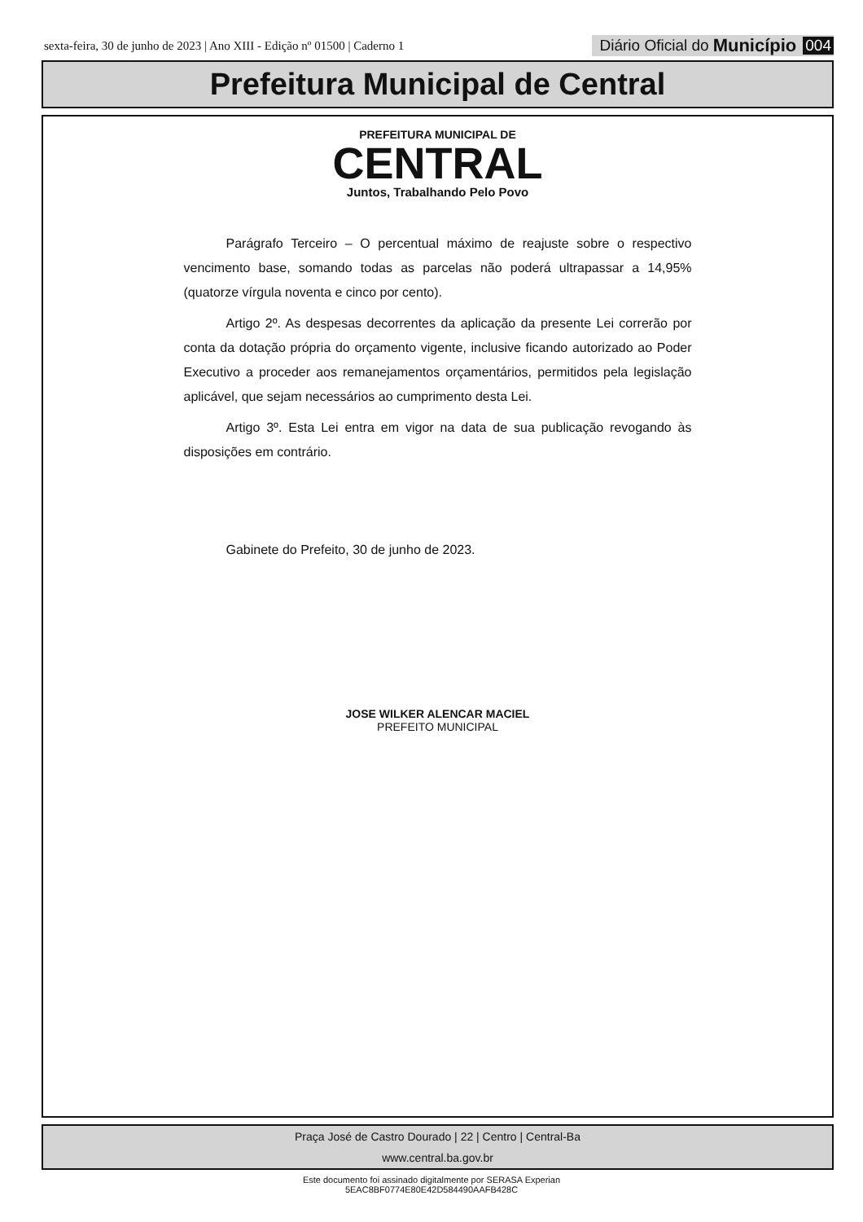sexta-feira, 30 de junho de 2023 | Ano XIII - Edição nº 01500 | Caderno 1
Diário Oficial do Município 004
Prefeitura Municipal de Central
PREFEITURA MUNICIPAL DE
CENTRAL
Juntos, Trabalhando Pelo Povo
Parágrafo Terceiro – O percentual máximo de reajuste sobre o respectivo vencimento base, somando todas as parcelas não poderá ultrapassar a 14,95% (quatorze vírgula noventa e cinco por cento).
Artigo 2º. As despesas decorrentes da aplicação da presente Lei correrão por conta da dotação própria do orçamento vigente, inclusive ficando autorizado ao Poder Executivo a proceder aos remanejamentos orçamentários, permitidos pela legislação aplicável, que sejam necessários ao cumprimento desta Lei.
Artigo 3º. Esta Lei entra em vigor na data de sua publicação revogando às disposições em contrário.
Gabinete do Prefeito, 30 de junho de 2023.
JOSE WILKER ALENCAR MACIEL
PREFEITO MUNICIPAL
Praça José de Castro Dourado | 22 | Centro | Central-Ba
www.central.ba.gov.br
Este documento foi assinado digitalmente por SERASA Experian
5EAC8BF0774E80E42D584490AAFB428C